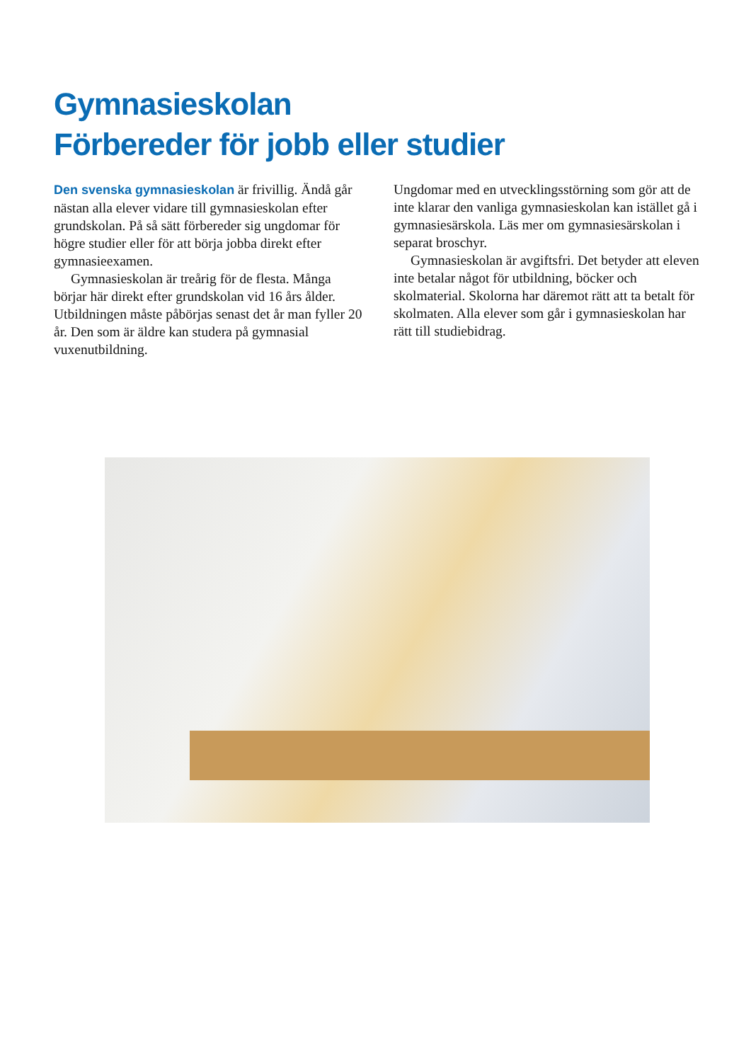Gymnasieskolan
Förbereder för jobb eller studier
Den svenska gymnasieskolan är frivillig. Ändå går nästan alla elever vidare till gymnasieskolan efter grundskolan. På så sätt förbereder sig ungdomar för högre studier eller för att börja jobba direkt efter gymnasieexamen.
Gymnasieskolan är treårig för de flesta. Många börjar här direkt efter grundskolan vid 16 års ålder. Utbildningen måste påbörjas senast det år man fyller 20 år. Den som är äldre kan studera på gymnasial vuxenutbildning.
Ungdomar med en utvecklingsstörning som gör att de inte klarar den vanliga gymnasieskolan kan istället gå i gymnasiesärskola. Läs mer om gymnasiesär­skolan i separat broschyr.
Gymnasieskolan är avgiftsfri. Det betyder att eleven inte betalar något för utbildning, böcker och skolmaterial. Skolorna har däremot rätt att ta betalt för skolmaten. Alla elever som går i gymnasieskolan har rätt till studiebidrag.